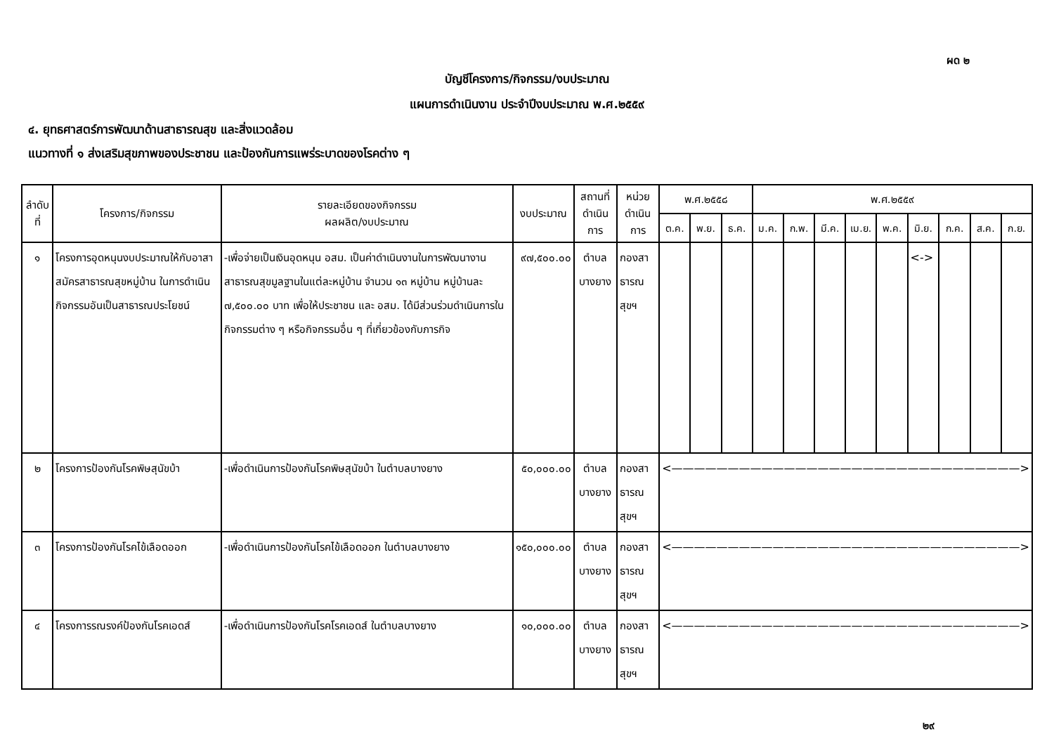ผด ๒
บัญชีโครงการ/กิจกรรม/งบประมาณ
แผนการดำเนินงาน ประจำปีงบประมาณ พ.ศ.๒๕๕๙
๔. ยุทธศาสตร์การพัฒนาด้านสาธารณสุข และสิ่งแวดล้อม
แนวทางที่ ๑ ส่งเสริมสุขภาพของประชาชน และป้องกันการแพร่ระบาดของโรคต่าง ๆ
| ลำดับ ที่ | โครงการ/กิจกรรม | รายละเอียดของกิจกรรม ผลผลิต/งบประมาณ | งบประมาณ | สถานที่ดำเนินการ | หน่วยดำเนินการ | พ.ศ.๒๕๕๘ | | | พ.ศ.๒๕๕๙ | | | | | | | | |
| --- | --- | --- | --- | --- | --- | --- | --- | --- | --- | --- | --- | --- | --- | --- | --- | --- | --- |
| | | | | | | ต.ค. | พ.ย. | ธ.ค. | ม.ค. | ก.พ. | มี.ค. | เม.ย. | พ.ค. | มิ.ย. | ก.ค. | ส.ค. | ก.ย. |
| ๑ | โครงการอุดหนุนงบประมาณให้กับอาสาสมัครสาธารณสุขหมู่บ้าน ในการดำเนินกิจกรรมอันเป็นสาธารณประโยชน์ | -เพื่อจ่ายเป็นเงินอุดหนุน อสม. เป็นค่าดำเนินงานในการพัฒนางานสาธารณสุขมูลฐานในแต่ละหมู่บ้าน จำนวน ๑๓ หมู่บ้าน หมู่บ้านละ ๗,๕๐๐.๐๐ บาท เพื่อให้ประชาชน และ อสม. ได้มีส่วนร่วมดำเนินการในกิจกรรมต่าง ๆ หรือกิจกรรมอื่น ๆ ที่เกี่ยวข้องกับภารกิจ | ๙๗,๕๐๐.๐๐ | ตำบลบางยาง | กองสาธารณสุขฯ | | | | | | | | | <-> | | | |
| ๒ | โครงการป้องกันโรคพิษสุนัขบ้า | -เพื่อดำเนินการป้องกันโรคพิษสุนัขบ้า ในตำบลบางยาง | ๕๐,๐๐๐.๐๐ | ตำบลบางยาง | กองสาธารณสุขฯ | <———————————————————————————————> | | | | | | | | | | | |
| ๓ | โครงการป้องกันโรคไข้เลือดออก | -เพื่อดำเนินการป้องกันโรคไข้เลือดออก ในตำบลบางยาง | ๑๕๐,๐๐๐.๐๐ | ตำบลบางยาง | กองสาธารณสุขฯ | <———————————————————————————————> | | | | | | | | | | | |
| ๔ | โครงการรณรงค์ป้องกันโรคเอดส์ | -เพื่อดำเนินการป้องกันโรคโรคเอดส์ ในตำบลบางยาง | ๑๐,๐๐๐.๐๐ | ตำบลบางยาง | กองสาธารณสุขฯ | <———————————————————————————————> | | | | | | | | | | | |
๒๙